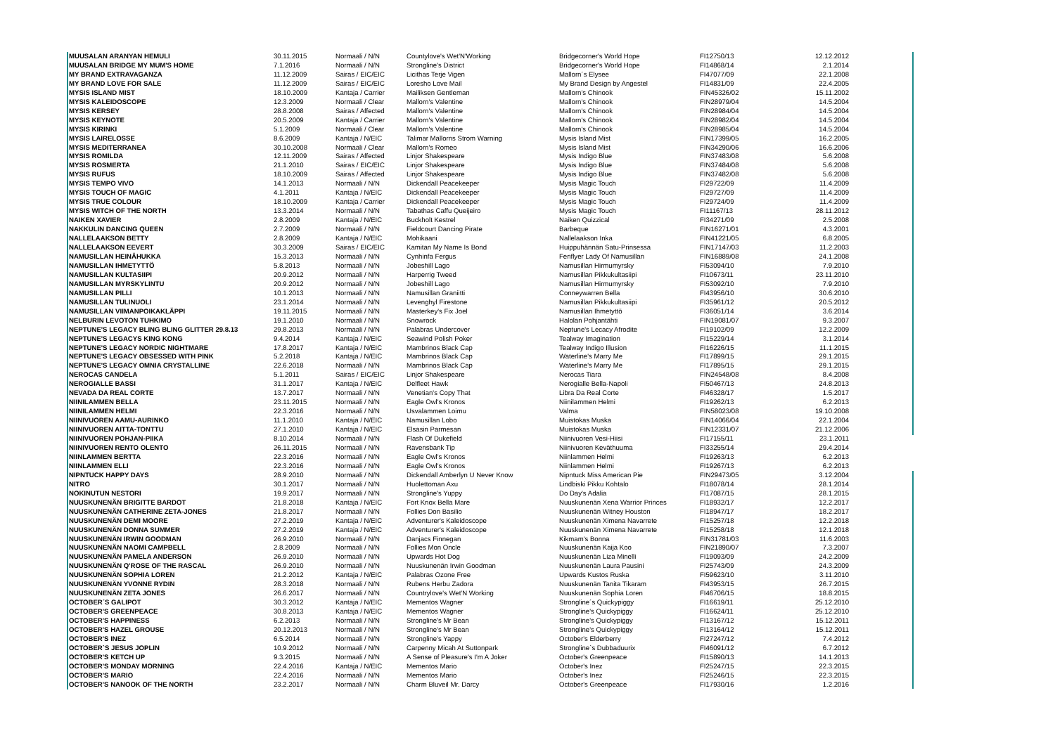| MUUSALAN ARANYAN HEMULI | 30.11.2015 | Normaali / N/N | Countylove's Wet'N'Working | Bridgecorner's World Hope | FI12750/13 | 12.12.2012 |
| MUUSALAN BRIDGE MY MUM'S HOME | 7.1.2016 | Normaali / N/N | Strongline's District | Bridgecorner's World Hope | FI14868/14 | 2.1.2014 |
| MY BRAND EXTRAVAGANZA | 11.12.2009 | Sairas / EIC/EIC | Licithas Terje Vigen | Mallorn´s Elysee | FI47077/09 | 22.1.2008 |
| MY BRAND LOVE FOR SALE | 11.12.2009 | Sairas / EIC/EIC | Loresho Love Mail | My Brand Design by Angestel | FI14831/09 | 22.4.2005 |
| MYSIS ISLAND MIST | 18.10.2009 | Kantaja / Carrier | Mailiksen Gentleman | Mallorn's Chinook | FIN45326/02 | 15.11.2002 |
| MYSIS KALEIDOSCOPE | 12.3.2009 | Normaali / Clear | Mallorn's Valentine | Mallorn's Chinook | FIN28979/04 | 14.5.2004 |
| MYSIS KERSEY | 28.8.2008 | Sairas / Affected | Mallorn's Valentine | Mallorn's Chinook | FIN28984/04 | 14.5.2004 |
| MYSIS KEYNOTE | 20.5.2009 | Kantaja / Carrier | Mallorn's Valentine | Mallorn's Chinook | FIN28982/04 | 14.5.2004 |
| MYSIS KIRINKI | 5.1.2009 | Normaali / Clear | Mallorn's Valentine | Mallorn's Chinook | FIN28985/04 | 14.5.2004 |
| MYSIS LAIRELOSSE | 8.6.2009 | Kantaja / N/EIC | Talimar Mallorns Strom Warning | Mysis Island Mist | FIN17399/05 | 16.2.2005 |
| MYSIS MEDITERRANEA | 30.10.2008 | Normaali / Clear | Mallorn's Romeo | Mysis Island Mist | FIN34290/06 | 16.6.2006 |
| MYSIS ROMILDA | 12.11.2009 | Sairas / Affected | Linjor Shakespeare | Mysis Indigo Blue | FIN37483/08 | 5.6.2008 |
| MYSIS ROSMERTA | 21.1.2010 | Sairas / EIC/EIC | Linjor Shakespeare | Mysis Indigo Blue | FIN37484/08 | 5.6.2008 |
| MYSIS RUFUS | 18.10.2009 | Sairas / Affected | Linjor Shakespeare | Mysis Indigo Blue | FIN37482/08 | 5.6.2008 |
| MYSIS TEMPO VIVO | 14.1.2013 | Normaali / N/N | Dickendall Peacekeeper | Mysis Magic Touch | FI29722/09 | 11.4.2009 |
| MYSIS TOUCH OF MAGIC | 4.1.2011 | Kantaja / N/EIC | Dickendall Peacekeeper | Mysis Magic Touch | FI29727/09 | 11.4.2009 |
| MYSIS TRUE COLOUR | 18.10.2009 | Kantaja / Carrier | Dickendall Peacekeeper | Mysis Magic Touch | FI29724/09 | 11.4.2009 |
| MYSIS WITCH OF THE NORTH | 13.3.2014 | Normaali / N/N | Tabathas Caffu Queijeiro | Mysis Magic Touch | FI11167/13 | 28.11.2012 |
| NAIKEN XAVIER | 2.8.2009 | Kantaja / N/EIC | Buckholt Kestrel | Naiken Quizzical | FI34271/09 | 2.5.2008 |
| NAKKULIN DANCING QUEEN | 2.7.2009 | Normaali / N/N | Fieldcourt Dancing Pirate | Barbeque | FIN16271/01 | 4.3.2001 |
| NALLELAAKSON BETTY | 2.8.2009 | Kantaja / N/EIC | Mohikaani | Nallelaakson Inka | FIN41221/05 | 6.8.2005 |
| NALLELAAKSON EEVERT | 30.3.2009 | Sairas / EIC/EIC | Kamitan My Name Is Bond | Huippuhännän Satu-Prinsessa | FIN17147/03 | 11.2.2003 |
| NAMUSILLAN HEINÄHUKKA | 15.3.2013 | Normaali / N/N | Cynhinfa Fergus | Fenflyer Lady Of Namusillan | FIN16889/08 | 24.1.2008 |
| NAMUSILLAN IHMETYTTÖ | 5.8.2013 | Normaali / N/N | Jobeshill Lago | Namusillan Hirmumyrsky | FI53094/10 | 7.9.2010 |
| NAMUSILLAN KULTASIIPI | 20.9.2012 | Normaali / N/N | Harperrig Tweed | Namusillan Pikkukultasiipi | FI10673/11 | 23.11.2010 |
| NAMUSILLAN MYRSKYLINTU | 20.9.2012 | Normaali / N/N | Jobeshill Lago | Namusillan Hirmumyrsky | FI53092/10 | 7.9.2010 |
| NAMUSILLAN PILLI | 10.1.2013 | Normaali / N/N | Namusillan Graniitti | Conneywarren Bella | FI43956/10 | 30.6.2010 |
| NAMUSILLAN TULINUOLI | 23.1.2014 | Normaali / N/N | Levenghyl Firestone | Namusillan Pikkukultasiipi | FI35961/12 | 20.5.2012 |
| NAMUSILLAN VIIMANPOIKAKLÄPPI | 19.11.2015 | Normaali / N/N | Masterkey's Fix Joel | Namusillan Ihmetyttö | FI36051/14 | 3.6.2014 |
| NELBURIN LEVOTON TUHKIMO | 19.1.2010 | Normaali / N/N | Snowrock | Halolan Pohjantähti | FIN19081/07 | 9.3.2007 |
| NEPTUNE'S LEGACY BLING BLING GLITTER 29.8.13 | 29.8.2013 | Normaali / N/N | Palabras Undercover | Neptune's Lecacy Afrodite | FI19102/09 | 12.2.2009 |
| NEPTUNE'S LEGACYS KING KONG | 9.4.2014 | Kantaja / N/EIC | Seawind Polish Poker | Tealway Imagination | FI15229/14 | 3.1.2014 |
| NEPTUNE'S LEGACY NORDIC NIGHTMARE | 17.8.2017 | Kantaja / N/EIC | Mambrinos Black Cap | Tealway Indigo Illusion | FI16226/15 | 11.1.2015 |
| NEPTUNE'S LEGACY OBSESSED WITH PINK | 5.2.2018 | Kantaja / N/EIC | Mambrinos Black Cap | Waterline's Marry Me | FI17899/15 | 29.1.2015 |
| NEPTUNE'S LEGACY OMNIA CRYSTALLINE | 22.6.2018 | Normaali / N/N | Mambrinos Black Cap | Waterline's Marry Me | FI17895/15 | 29.1.2015 |
| NEROCAS CANDELA | 5.1.2011 | Sairas / EIC/EIC | Linjor Shakespeare | Nerocas Tiara | FIN24548/08 | 8.4.2008 |
| NEROGIALLE BASSI | 31.1.2017 | Kantaja / N/EIC | Delfleet Hawk | Nerogialle Bella-Napoli | FI50467/13 | 24.8.2013 |
| NEVADA DA REAL CORTE | 13.7.2017 | Normaali / N/N | Venetian's Copy That | Libra Da Real Corte | FI46328/17 | 1.5.2017 |
| NIINILAMMEN BELLA | 23.11.2015 | Normaali / N/N | Eagle Owl's Kronos | Niinilammen Helmi | FI19262/13 | 6.2.2013 |
| NIINILAMMEN HELMI | 22.3.2016 | Normaali / N/N | Usvalammen Loimu | Valma | FIN58023/08 | 19.10.2008 |
| NIINIVUOREN AAMU-AURINKO | 11.1.2010 | Kantaja / N/EIC | Namusillan Lobo | Muistokas Muska | FIN14066/04 | 22.1.2004 |
| NIINIVUOREN AITTA-TONTTU | 27.1.2010 | Kantaja / N/EIC | Elsasin Parmesan | Muistokas Muska | FIN12331/07 | 21.12.2006 |
| NIINIVUOREN POHJAN-PIIKA | 8.10.2014 | Normaali / N/N | Flash Of Dukefield | Niinivuoren Vesi-Hiisi | FI17155/11 | 23.1.2011 |
| NIINIVUOREN RENTO OLENTO | 26.11.2015 | Normaali / N/N | Ravensbank Tip | Niinivuoren Keväthuuma | FI33255/14 | 29.4.2014 |
| NIINLAMMEN BERTTA | 22.3.2016 | Normaali / N/N | Eagle Owl's Kronos | Niinlammen Helmi | FI19263/13 | 6.2.2013 |
| NIINLAMMEN ELLI | 22.3.2016 | Normaali / N/N | Eagle Owl's Kronos | Niinlammen Helmi | FI19267/13 | 6.2.2013 |
| NIPNTUCK HAPPY DAYS | 28.9.2010 | Normaali / N/N | Dickendall Amberlyn U Never Know | Nipntuck Miss American Pie | FIN29473/05 | 3.12.2004 |
| NITRO | 30.1.2017 | Normaali / N/N | Huolettoman Axu | Lindbiski Pikku Kohtalo | FI18078/14 | 28.1.2014 |
| NOKINUTUN NESTORI | 19.9.2017 | Normaali / N/N | Strongline's Yuppy | Do Day's Adalia | FI17087/15 | 28.1.2015 |
| NUUSKUNENÄN BRIGITTE BARDOT | 21.8.2018 | Kantaja / N/EIC | Fort Knox Bella Mare | Nuuskunenän Xena Warrior Princes | FI18932/17 | 12.2.2017 |
| NUUSKUNENÄN CATHERINE ZETA-JONES | 21.8.2017 | Normaali / N/N | Follies Don Basilio | Nuuskunenän Witney Houston | FI18947/17 | 18.2.2017 |
| NUUSKUNENÄN DEMI MOORE | 27.2.2019 | Kantaja / N/EIC | Adventurer's Kaleidoscope | Nuuskunenän Ximena Navarrete | FI15257/18 | 12.2.2018 |
| NUUSKUNENÄN DONNA SUMMER | 27.2.2019 | Kantaja / N/EIC | Adventurer's Kaleidoscope | Nuuskunenän Ximena Navarrete | FI15258/18 | 12.1.2018 |
| NUUSKUNENÄN IRWIN GOODMAN | 26.9.2010 | Normaali / N/N | Danjacs Finnegan | Kikmam's Bonna | FIN31781/03 | 11.6.2003 |
| NUUSKUNENÄN NAOMI CAMPBELL | 2.8.2009 | Normaali / N/N | Follies Mon Oncle | Nuuskunenän Kaija Koo | FIN21890/07 | 7.3.2007 |
| NUUSKUNENÄN PAMELA ANDERSON | 26.9.2010 | Normaali / N/N | Upwards Hot Dog | Nuuskunenän Liza Minelli | FI19093/09 | 24.2.2009 |
| NUUSKUNENÄN Q'ROSE OF THE RASCAL | 26.9.2010 | Normaali / N/N | Nuuskunenän Irwin Goodman | Nuuskunenän Laura Pausini | FI25743/09 | 24.3.2009 |
| NUUSKUNENÄN SOPHIA LOREN | 21.2.2012 | Kantaja / N/EIC | Palabras Ozone Free | Upwards Kustos Ruska | FI59623/10 | 3.11.2010 |
| NUUSKUNENÄN YVONNE RYDIN | 28.3.2018 | Normaali / N/N | Rubens Herbu Zadora | Nuuskunenän Tanita Tikaram | FI43953/15 | 26.7.2015 |
| NUUSKUNENÄN ZETA JONES | 26.6.2017 | Normaali / N/N | Countrylove's Wet'N Working | Nuuskunenän Sophia Loren | FI46706/15 | 18.8.2015 |
| OCTOBER´S GALIPOT | 30.3.2012 | Kantaja / N/EIC | Mementos Wagner | Strongline´s Quickypiggy | FI16619/11 | 25.12.2010 |
| OCTOBER'S GREENPEACE | 30.8.2013 | Kantaja / N/EIC | Mementos Wagner | Strongline's Quickypiggy | FI16624/11 | 25.12.2010 |
| OCTOBER'S HAPPINESS | 6.2.2013 | Normaali / N/N | Strongline's Mr Bean | Strongline's Quickypiggy | FI13167/12 | 15.12.2011 |
| OCTOBER'S HAZEL GROUSE | 20.12.2013 | Normaali / N/N | Strongline's Mr Bean | Strongline's Quickypiggy | FI13164/12 | 15.12.2011 |
| OCTOBER'S INEZ | 6.5.2014 | Normaali / N/N | Strongline's Yappy | October's Elderberry | FI27247/12 | 7.4.2012 |
| OCTOBER`S JESUS JOPLIN | 10.9.2012 | Normaali / N/N | Carpenny Micah At Suttonpark | Strongline`s Dubbaduurix | FI46091/12 | 6.7.2012 |
| OCTOBER'S KETCH UP | 9.3.2015 | Normaali / N/N | A Sense of Pleasure's I'm A Joker | October's Greenpeace | FI15890/13 | 14.1.2013 |
| OCTOBER'S MONDAY MORNING | 22.4.2016 | Kantaja / N/EIC | Mementos Mario | October's Inez | FI25247/15 | 22.3.2015 |
| OCTOBER'S MARIO | 22.4.2016 | Normaali / N/N | Mementos Mario | October's Inez | FI25246/15 | 22.3.2015 |
| OCTOBER'S NANOOK OF THE NORTH | 23.2.2017 | Normaali / N/N | Charm Bluveil Mr. Darcy | October's Greenpeace | FI17930/16 | 1.2.2016 |